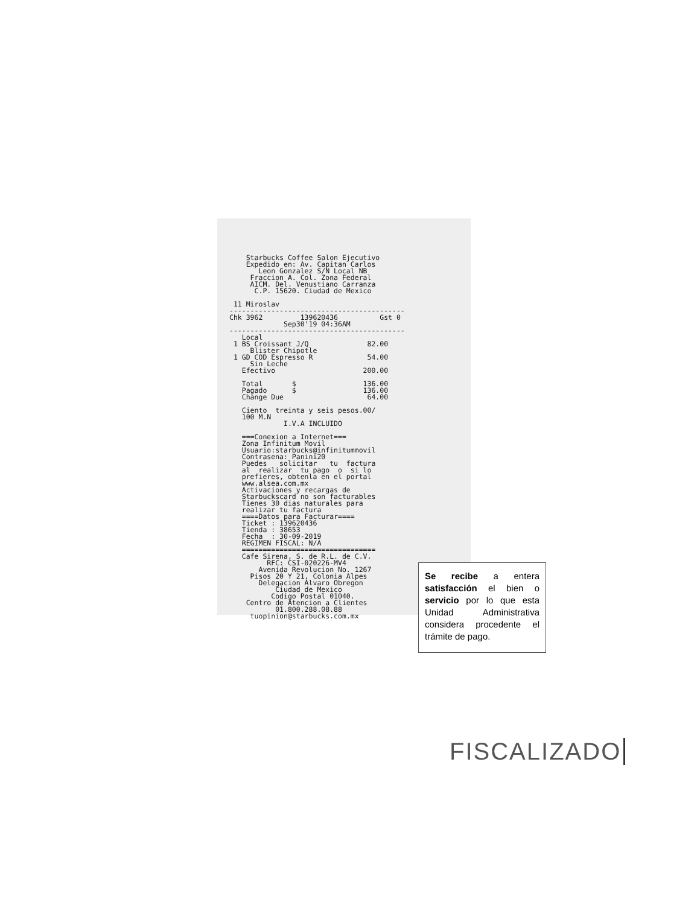Starbucks Coffee Salon Ejecutivo
    Expedido en: Av. Capitan Carlos
       Leon Gonzalez S/N Local NB
     Fraccion A. Col. Zona Federal
     AICM. Del. Venustiano Carranza
      C.P. 15620. Ciudad de Mexico

 11 Miroslav
------------------------------------------
Chk 3962         139620436          Gst 0
             Sep30'19 04:36AM
------------------------------------------
   Local
 1 BS Croissant J/Q              82.00
     Blister Chipotle
 1 GD COD Espresso R             54.00
     Sin Leche
   Efectivo                     200.00

   Total       $                136.00
   Pagado      $                136.00
   Change Due                    64.00

   Ciento  treinta y seis pesos.00/
   100 M.N
             I.V.A INCLUIDO

   ===Conexion a Internet===
   Zona Infinitum Movil
   Usuario:starbucks@infinitummovil
   Contrasena: Panini20
   Puedes   solicitar   tu  factura
   al  realizar  tu pago  o  si lo
   prefieres, obtenla en el portal
   www.alsea.com.mx
   Activaciones y recargas de
   Starbuckscard no son facturables
   Tienes 30 dias naturales para
   realizar tu factura
   ====Datos para Facturar====
   Ticket : 139620436
   Tienda : 38653
   Fecha  : 30-09-2019
   REGIMEN FISCAL: N/A
   ================================
   Cafe Sirena, S. de R.L. de C.V.
         RFC: CSI-020226-MV4
       Avenida Revolucion No. 1267
     Pisos 20 Y 21, Colonia Alpes
       Delegacion Alvaro Obregon
           Ciudad de Mexico
          Codigo Postal 01040.
    Centro de Atencion a Clientes
           01.800.288.08.88
     tuopinion@starbucks.com.mx
Se recibe a entera satisfacción el bien o servicio por lo que esta Unidad Administrativa considera procedente el trámite de pago.
FISCALIZADO